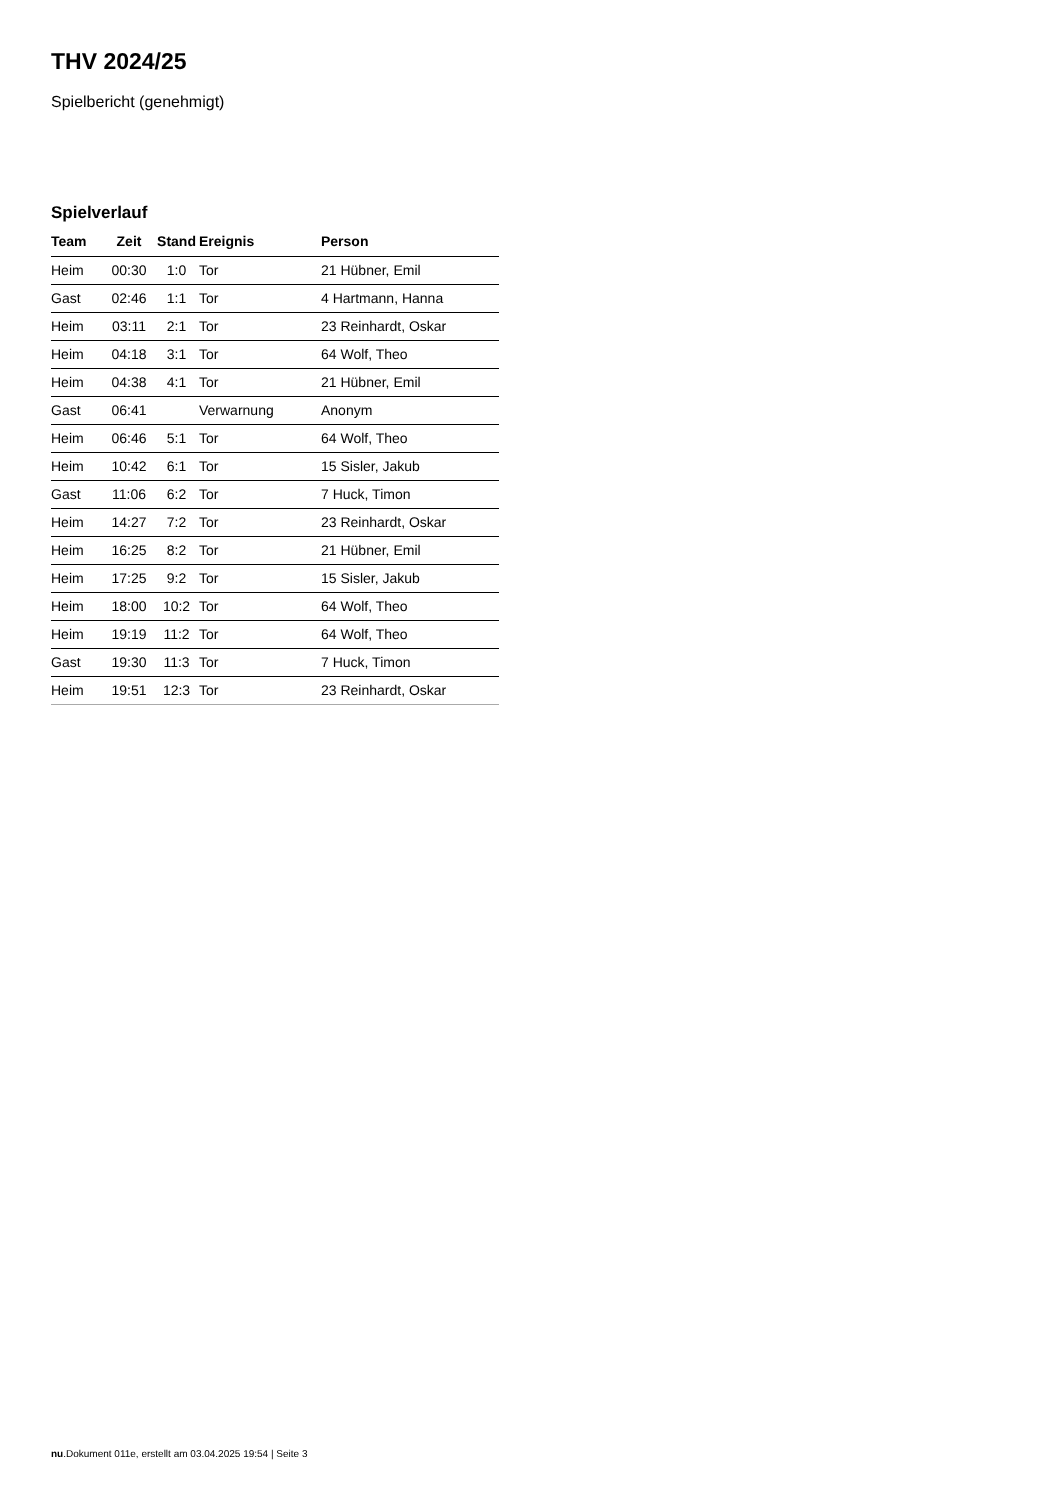THV 2024/25
Spielbericht (genehmigt)
Spielverlauf
| Team | Zeit | Stand | Ereignis | Person |
| --- | --- | --- | --- | --- |
| Heim | 00:30 | 1:0 | Tor | 21 Hübner, Emil |
| Gast | 02:46 | 1:1 | Tor | 4 Hartmann, Hanna |
| Heim | 03:11 | 2:1 | Tor | 23 Reinhardt, Oskar |
| Heim | 04:18 | 3:1 | Tor | 64 Wolf, Theo |
| Heim | 04:38 | 4:1 | Tor | 21 Hübner, Emil |
| Gast | 06:41 | | Verwarnung | Anonym |
| Heim | 06:46 | 5:1 | Tor | 64 Wolf, Theo |
| Heim | 10:42 | 6:1 | Tor | 15 Sisler, Jakub |
| Gast | 11:06 | 6:2 | Tor | 7 Huck, Timon |
| Heim | 14:27 | 7:2 | Tor | 23 Reinhardt, Oskar |
| Heim | 16:25 | 8:2 | Tor | 21 Hübner, Emil |
| Heim | 17:25 | 9:2 | Tor | 15 Sisler, Jakub |
| Heim | 18:00 | 10:2 | Tor | 64 Wolf, Theo |
| Heim | 19:19 | 11:2 | Tor | 64 Wolf, Theo |
| Gast | 19:30 | 11:3 | Tor | 7 Huck, Timon |
| Heim | 19:51 | 12:3 | Tor | 23 Reinhardt, Oskar |
nu.Dokument 011e, erstellt am 03.04.2025 19:54 | Seite 3